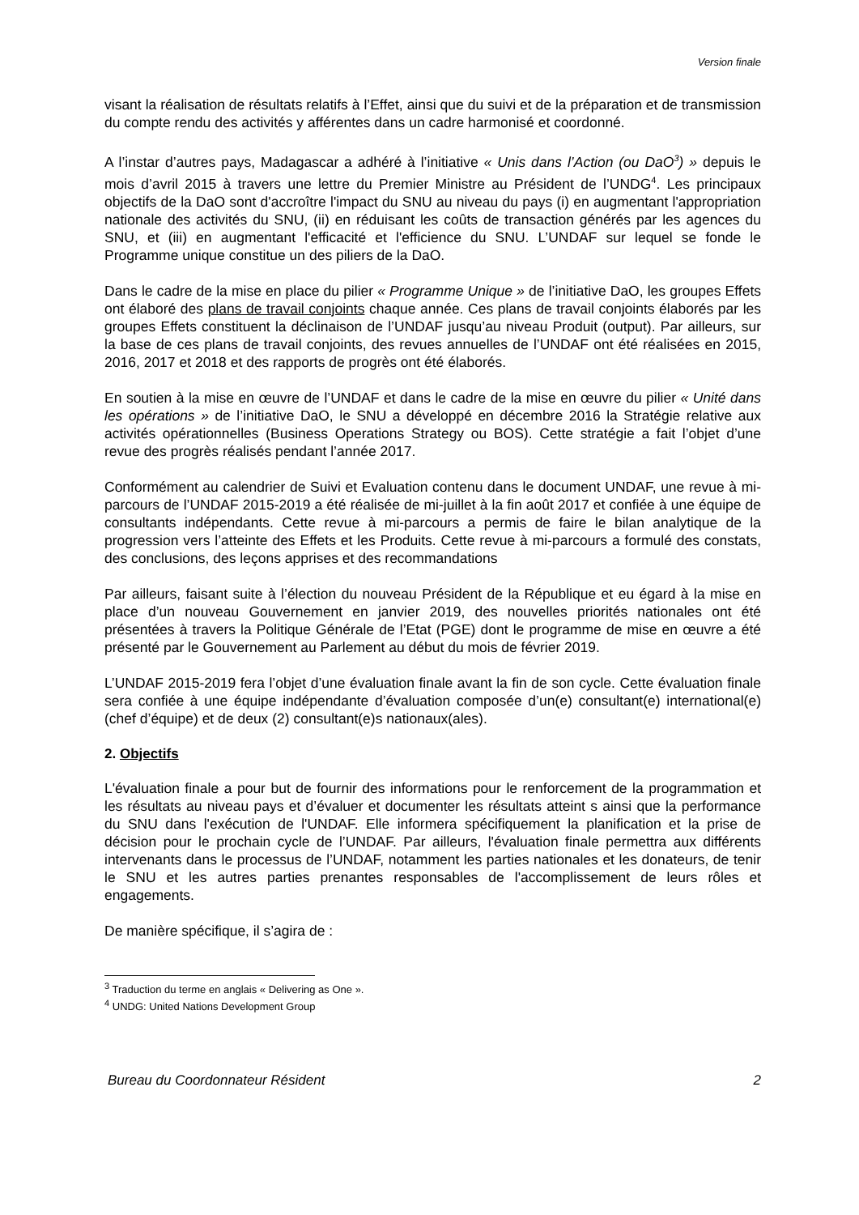Version finale
visant la réalisation de résultats relatifs à l’Effet, ainsi que du suivi et de la préparation et de transmission du compte rendu des activités y afférentes dans un cadre harmonisé et coordonné.
A l’instar d’autres pays, Madagascar a adhéré à l’initiative « Unis dans l’Action (ou DaO<sup>3</sup>) » depuis le mois d’avril 2015 à travers une lettre du Premier Ministre au Président de l’UNDG<sup>4</sup>. Les principaux objectifs de la DaO sont d'accroître l'impact du SNU au niveau du pays (i) en augmentant l'appropriation nationale des activités du SNU, (ii) en réduisant les coûts de transaction générés par les agences du SNU, et (iii) en augmentant l'efficacité et l'efficience du SNU. L’UNDAF sur lequel se fonde le Programme unique constitue un des piliers de la DaO.
Dans le cadre de la mise en place du pilier « Programme Unique » de l’initiative DaO, les groupes Effets ont élaboré des plans de travail conjoints chaque année. Ces plans de travail conjoints élaborés par les groupes Effets constituent la déclinaison de l’UNDAF jusqu’au niveau Produit (output). Par ailleurs, sur la base de ces plans de travail conjoints, des revues annuelles de l’UNDAF ont été réalisées en 2015, 2016, 2017 et 2018 et des rapports de progrès ont été élaborés.
En soutien à la mise en œuvre de l’UNDAF et dans le cadre de la mise en œuvre du pilier « Unité dans les opérations » de l’initiative DaO, le SNU a développé en décembre 2016 la Stratégie relative aux activités opérationnelles (Business Operations Strategy ou BOS). Cette stratégie a fait l’objet d’une revue des progrès réalisés pendant l’année 2017.
Conformément au calendrier de Suivi et Evaluation contenu dans le document UNDAF, une revue à mi-parcours de l’UNDAF 2015-2019 a été réalisée de mi-juillet à la fin août 2017 et confiée à une équipe de consultants indépendants. Cette revue à mi-parcours a permis de faire le bilan analytique de la progression vers l’atteinte des Effets et les Produits. Cette revue à mi-parcours a formulé des constats, des conclusions, des leçons apprises et des recommandations
Par ailleurs, faisant suite à l’élection du nouveau Président de la République et eu égard à la mise en place d’un nouveau Gouvernement en janvier 2019, des nouvelles priorités nationales ont été présentées à travers la Politique Générale de l’Etat (PGE) dont le programme de mise en œuvre a été présenté par le Gouvernement au Parlement au début du mois de février 2019.
L’UNDAF 2015-2019 fera l’objet d’une évaluation finale avant la fin de son cycle. Cette évaluation finale sera confiée à une équipe indépendante d’évaluation composée d’un(e) consultant(e) international(e) (chef d’équipe) et de deux (2) consultant(e)s nationaux(ales).
2. Objectifs
L'évaluation finale a pour but de fournir des informations pour le renforcement de la programmation et les résultats au niveau pays et d’évaluer et documenter les résultats atteint s ainsi que la performance du SNU dans l'exécution de l'UNDAF. Elle informera spécifiquement la planification et la prise de décision pour le prochain cycle de l’UNDAF. Par ailleurs, l'évaluation finale permettra aux différents intervenants dans le processus de l’UNDAF, notamment les parties nationales et les donateurs, de tenir le SNU et les autres parties prenantes responsables de l'accomplissement de leurs rôles et engagements.
De manière spécifique, il s’agira de :
<sup>3</sup> Traduction du terme en anglais « Delivering as One ».
<sup>4</sup> UNDG: United Nations Development Group
Bureau du Coordonnateur Résident 2